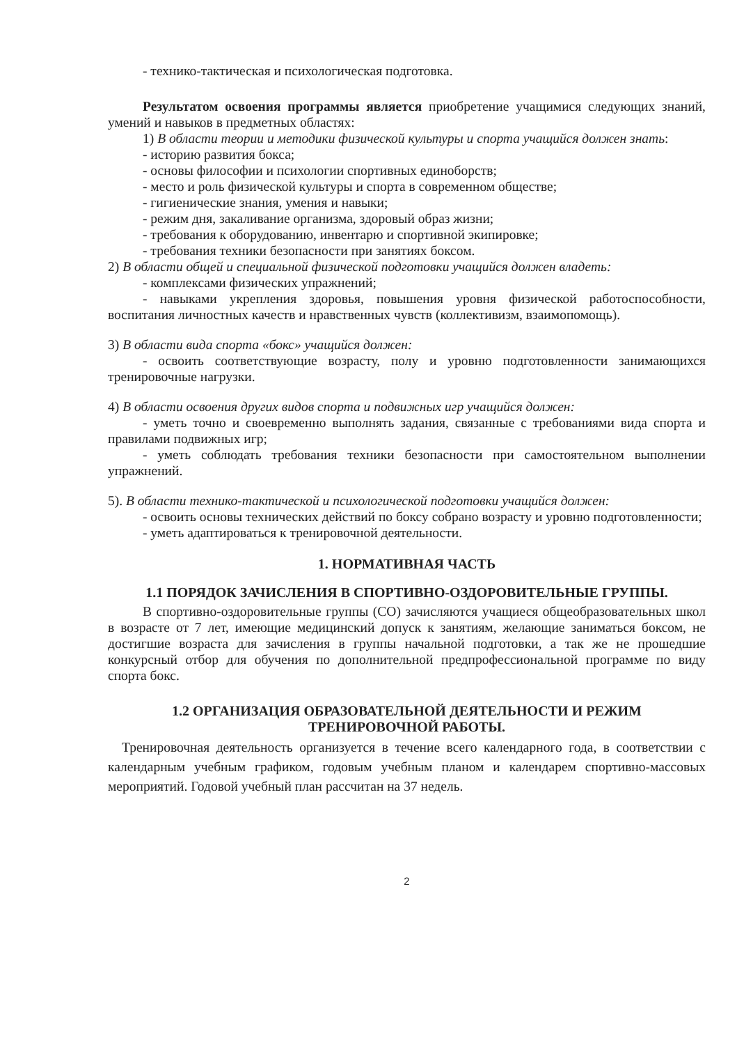- технико-тактическая и психологическая подготовка.
Результатом освоения программы является приобретение учащимися следующих знаний, умений и навыков в предметных областях:
1) В области теории и методики физической культуры и спорта учащийся должен знать:
- историю развития бокса;
- основы философии и психологии спортивных единоборств;
- место и роль физической культуры и спорта в современном обществе;
- гигиенические знания, умения и навыки;
- режим дня, закаливание организма, здоровый образ жизни;
- требования к оборудованию, инвентарю и спортивной экипировке;
- требования техники безопасности при занятиях боксом.
2) В области общей и специальной физической подготовки учащийся должен владеть:
- комплексами физических упражнений;
- навыками укрепления здоровья, повышения уровня физической работоспособности, воспитания личностных качеств и нравственных чувств (коллективизм, взаимопомощь).
3) В области вида спорта «бокс» учащийся должен:
- освоить соответствующие возрасту, полу и уровню подготовленности занимающихся тренировочные нагрузки.
4) В области освоения других видов спорта и подвижных игр учащийся должен:
- уметь точно и своевременно выполнять задания, связанные с требованиями вида спорта и правилами подвижных игр;
- уметь соблюдать требования техники безопасности при самостоятельном выполнении упражнений.
5). В области технико-тактической и психологической подготовки учащийся должен:
- освоить основы технических действий по боксу собрано возрасту и уровню подготовленности;
- уметь адаптироваться к тренировочной деятельности.
1. НОРМАТИВНАЯ ЧАСТЬ
1.1 ПОРЯДОК ЗАЧИСЛЕНИЯ В СПОРТИВНО-ОЗДОРОВИТЕЛЬНЫЕ ГРУППЫ.
В спортивно-оздоровительные группы (СО) зачисляются учащиеся общеобразовательных школ в возрасте от 7 лет, имеющие медицинский допуск к занятиям, желающие заниматься боксом, не достигшие возраста для зачисления в группы начальной подготовки, а так же не прошедшие конкурсный отбор для обучения по дополнительной предпрофессиональной программе по виду спорта бокс.
1.2 ОРГАНИЗАЦИЯ ОБРАЗОВАТЕЛЬНОЙ ДЕЯТЕЛЬНОСТИ И РЕЖИМ ТРЕНИРОВОЧНОЙ РАБОТЫ.
Тренировочная деятельность организуется в течение всего календарного года, в соответствии с календарным учебным графиком, годовым учебным планом и календарем спортивно-массовых мероприятий. Годовой учебный план рассчитан на 37 недель.
2